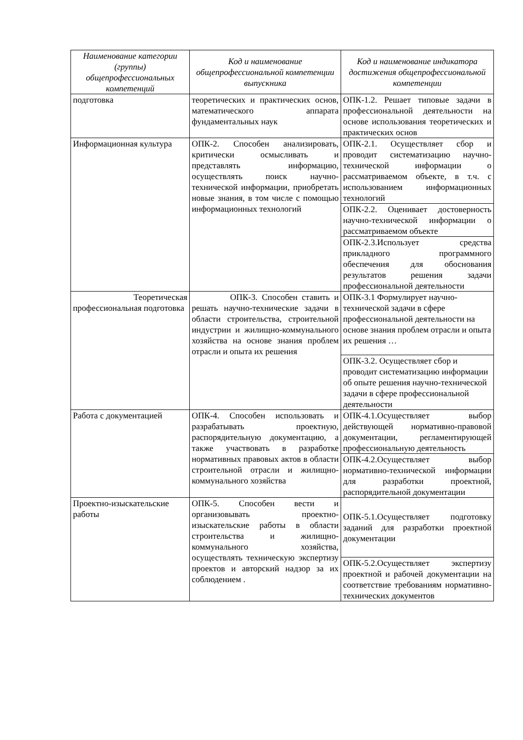| Наименование категории (группы) общепрофессиональных компетенций | Код и наименование общепрофессиональной компетенции выпускника | Код и наименование индикатора достижения общепрофессиональной компетенции |
| --- | --- | --- |
| подготовка | теоретических и практических основ, математического аппарата фундаментальных наук | ОПК-1.2. Решает типовые задачи в профессиональной деятельности на основе использования теоретических и практических основ |
| Информационная культура | ОПК-2. Способен анализировать, критически осмысливать и представлять информацию, осуществлять поиск научно-технической информации, приобретать новые знания, в том числе с помощью информационных технологий | ОПК-2.1. Осуществляет сбор и проводит систематизацию научно-технической информации о рассматриваемом объекте, в т.ч. с использованием информационных технологий |
| | | ОПК-2.2. Оценивает достоверность научно-технической информации о рассматриваемом объекте |
| | | ОПК-2.3.Использует средства прикладного программного обеспечения для обоснования результатов решения задачи профессиональной деятельности |
| Теоретическая профессиональная подготовка | ОПК-3. Способен ставить и решать научно-технические задачи в области строительства, строительной индустрии и жилищно-коммунального хозяйства на основе знания проблем отрасли и опыта их решения | ОПК-3.1 Формулирует научно-технической задачи в сфере профессиональной деятельности на основе знания проблем отрасли и опыта их решения … |
| | | ОПК-3.2. Осуществляет сбор и проводит систематизацию информации об опыте решения научно-технической задачи в сфере профессиональной деятельности |
| Работа с документацией | ОПК-4. Способен использовать и разрабатывать проектную, распорядительную документацию, а также участвовать в разработке нормативных правовых актов в области строительной отрасли и жилищно-коммунального хозяйства | ОПК-4.1.Осуществляет выбор действующей нормативно-правовой документации, регламентирующей профессиональную деятельность |
| | | ОПК-4.2.Осуществляет выбор нормативно-технической информации для разработки проектной, распорядительной документации |
| Проектно-изыскательские работы | ОПК-5. Способен вести и организовывать проектно-изыскательские работы в области строительства и жилищно-коммунального хозяйства, осуществлять техническую экспертизу проектов и авторский надзор за их соблюдением . | ОПК-5.1.Осуществляет подготовку заданий для разработки проектной документации |
| | | ОПК-5.2.Осуществляет экспертизу проектной и рабочей документации на соответствие требованиям нормативно-технических документов |